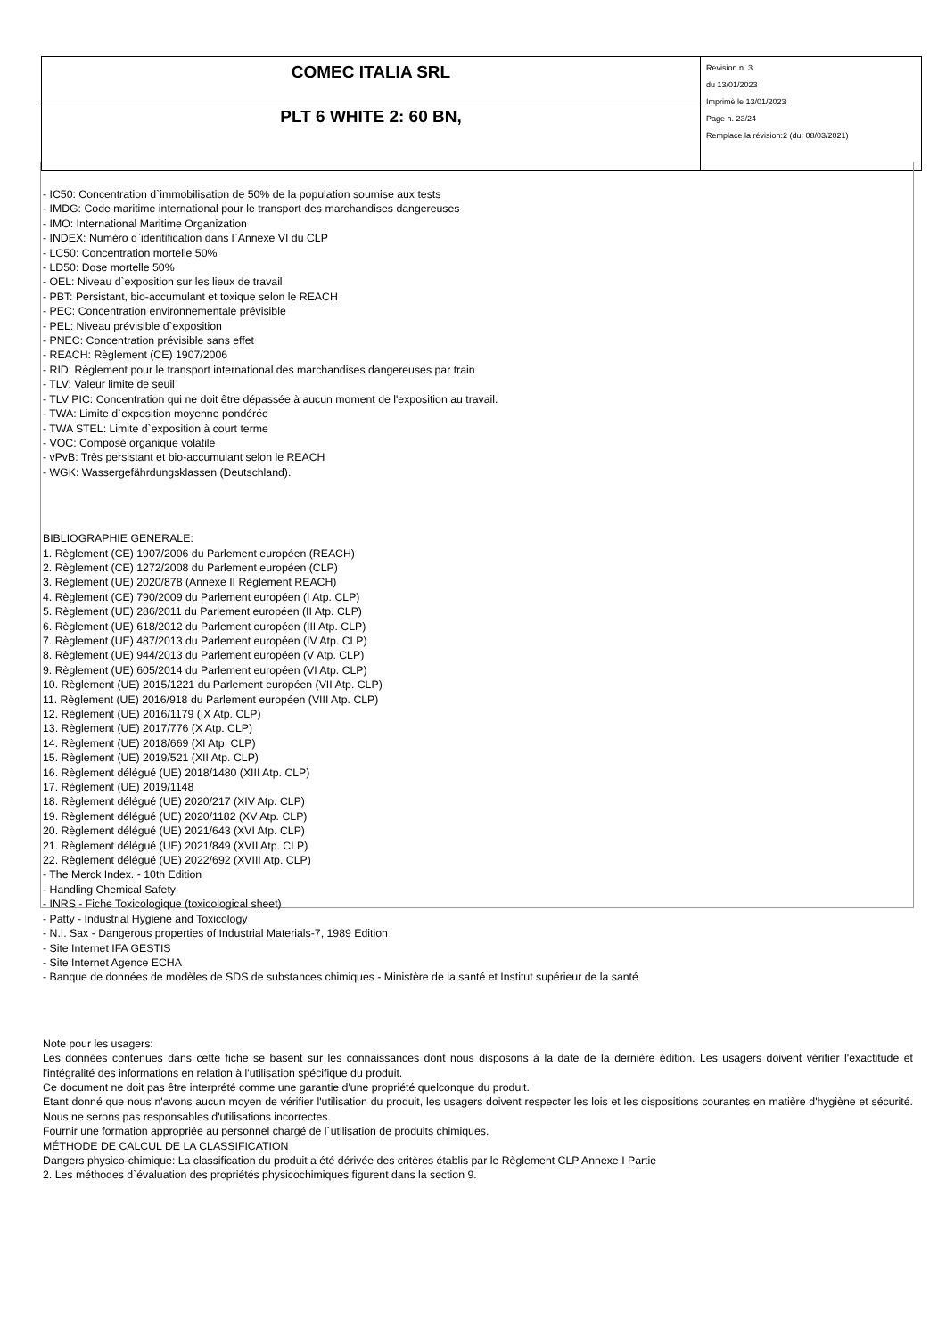| COMEC ITALIA SRL | Revision n. 3 du 13/01/2023 Imprimè le 13/01/2023 Page n. 23/24 Remplace la révision:2 (du: 08/03/2021) |
| PLT 6 WHITE 2: 60 BN, | |
- IC50: Concentration d`immobilisation de 50% de la population soumise aux tests
- IMDG: Code maritime international pour le transport des marchandises dangereuses
- IMO: International Maritime Organization
- INDEX: Numéro d`identification dans l`Annexe VI du CLP
- LC50: Concentration mortelle 50%
- LD50: Dose mortelle 50%
- OEL: Niveau d`exposition sur les lieux de travail
- PBT: Persistant, bio-accumulant et toxique selon le REACH
- PEC: Concentration environnementale prévisible
- PEL: Niveau prévisible d`exposition
- PNEC: Concentration prévisible sans effet
- REACH: Règlement (CE) 1907/2006
- RID: Règlement pour le transport international des marchandises dangereuses par train
- TLV: Valeur limite de seuil
- TLV PIC: Concentration qui ne doit être dépassée à aucun moment de l'exposition au travail.
- TWA: Limite d`exposition moyenne pondérée
- TWA STEL: Limite d`exposition à court terme
- VOC: Composé organique volatile
- vPvB: Très persistant et bio-accumulant selon le REACH
- WGK: Wassergefährdungsklassen (Deutschland).
BIBLIOGRAPHIE GENERALE:
1. Règlement (CE) 1907/2006 du Parlement européen (REACH)
2. Règlement (CE) 1272/2008 du Parlement européen (CLP)
3. Règlement (UE) 2020/878 (Annexe II Règlement REACH)
4. Règlement (CE) 790/2009 du Parlement européen (I Atp. CLP)
5. Règlement (UE) 286/2011 du Parlement européen (II Atp. CLP)
6. Règlement (UE) 618/2012 du Parlement européen (III Atp. CLP)
7. Règlement (UE) 487/2013 du Parlement européen (IV Atp. CLP)
8. Règlement (UE) 944/2013 du Parlement européen (V Atp. CLP)
9. Règlement (UE) 605/2014 du Parlement européen (VI Atp. CLP)
10. Règlement (UE) 2015/1221 du Parlement européen (VII Atp. CLP)
11. Règlement (UE) 2016/918 du Parlement européen (VIII Atp. CLP)
12. Règlement (UE) 2016/1179 (IX Atp. CLP)
13. Règlement (UE) 2017/776 (X Atp. CLP)
14. Règlement (UE) 2018/669 (XI Atp. CLP)
15. Règlement (UE) 2019/521 (XII Atp. CLP)
16. Règlement délégué (UE) 2018/1480 (XIII Atp. CLP)
17. Règlement (UE) 2019/1148
18. Règlement délégué (UE) 2020/217 (XIV Atp. CLP)
19. Règlement délégué (UE) 2020/1182 (XV Atp. CLP)
20. Règlement délégué (UE) 2021/643 (XVI Atp. CLP)
21. Règlement délégué (UE) 2021/849 (XVII Atp. CLP)
22. Règlement délégué (UE) 2022/692 (XVIII Atp. CLP)
- The Merck Index. - 10th Edition
- Handling Chemical Safety
- INRS - Fiche Toxicologique (toxicological sheet)
- Patty - Industrial Hygiene and Toxicology
- N.I. Sax - Dangerous properties of Industrial Materials-7, 1989 Edition
- Site Internet IFA GESTIS
- Site Internet Agence ECHA
- Banque de données de modèles de SDS de substances chimiques - Ministère de la santé et Institut supérieur de la santé
Note pour les usagers:
Les données contenues dans cette fiche se basent sur les connaissances dont nous disposons à la date de la dernière édition. Les usagers doivent vérifier l'exactitude et l'intégralité des informations en relation à l'utilisation spécifique du produit.
Ce document ne doit pas être interprété comme une garantie d'une propriété quelconque du produit.
Etant donné que nous n'avons aucun moyen de vérifier l'utilisation du produit, les usagers doivent respecter les lois et les dispositions courantes en matière d'hygiène et sécurité. Nous ne serons pas responsables d'utilisations incorrectes.
Fournir une formation appropriée au personnel chargé de l`utilisation de produits chimiques.
MÉTHODE DE CALCUL DE LA CLASSIFICATION
Dangers physico-chimique: La classification du produit a été dérivée des critères établis par le Règlement CLP Annexe I Partie
2. Les méthodes d`évaluation des propriétés physicochimiques figurent dans la section 9.